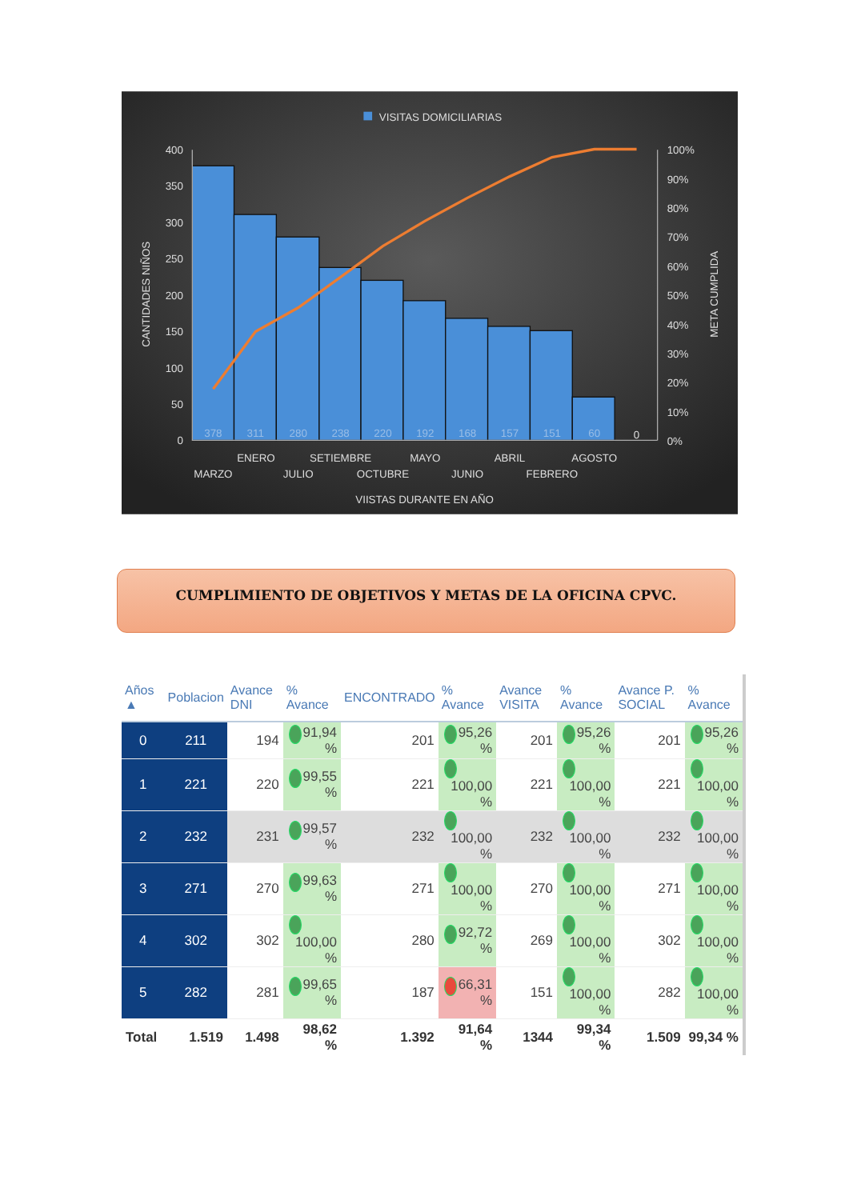VISITAS DOMICILIARIAS
400
350
300
250
200
150
100
50
0
100%
90%
80%
70%
60%
50%
40%
30%
20%
10%
0%
CANTIDADES NIÑOS
META CUMPLIDA
378
311
280
238
220
192
168
157
151
60
0
MARZO
ENERO
JULIO
SETIEMBRE
OCTUBRE
MAYO
JUNIO
ABRIL
FEBRERO
AGOSTO
VIISTAS DURANTE EN AÑO
CUMPLIMIENTO DE OBJETIVOS Y METAS DE LA OFICINA CPVC.
| Años ▲ | Poblacion | Avance DNI | % Avance | ENCONTRADO | % Avance | Avance VISITA | % Avance | Avance P. SOCIAL | % Avance |
| --- | --- | --- | --- | --- | --- | --- | --- | --- | --- |
| 0 | 211 | 194 | 91,94 % | 201 | 95,26 % | 201 | 95,26 % | 201 | 95,26 % |
| 1 | 221 | 220 | 99,55 % | 221 | 100,00 % | 221 | 100,00 % | 221 | 100,00 % |
| 2 | 232 | 231 | 99,57 % | 232 | 100,00 % | 232 | 100,00 % | 232 | 100,00 % |
| 3 | 271 | 270 | 99,63 % | 271 | 100,00 % | 270 | 100,00 % | 271 | 100,00 % |
| 4 | 302 | 302 | 100,00 % | 280 | 92,72 % | 269 | 100,00 % | 302 | 100,00 % |
| 5 | 282 | 281 | 99,65 % | 187 | 66,31 % | 151 | 100,00 % | 282 | 100,00 % |
| Total | 1.519 | 1.498 | 98,62 % | 1.392 | 91,64 % | 1344 | 99,34 % | 1.509 | 99,34 % |